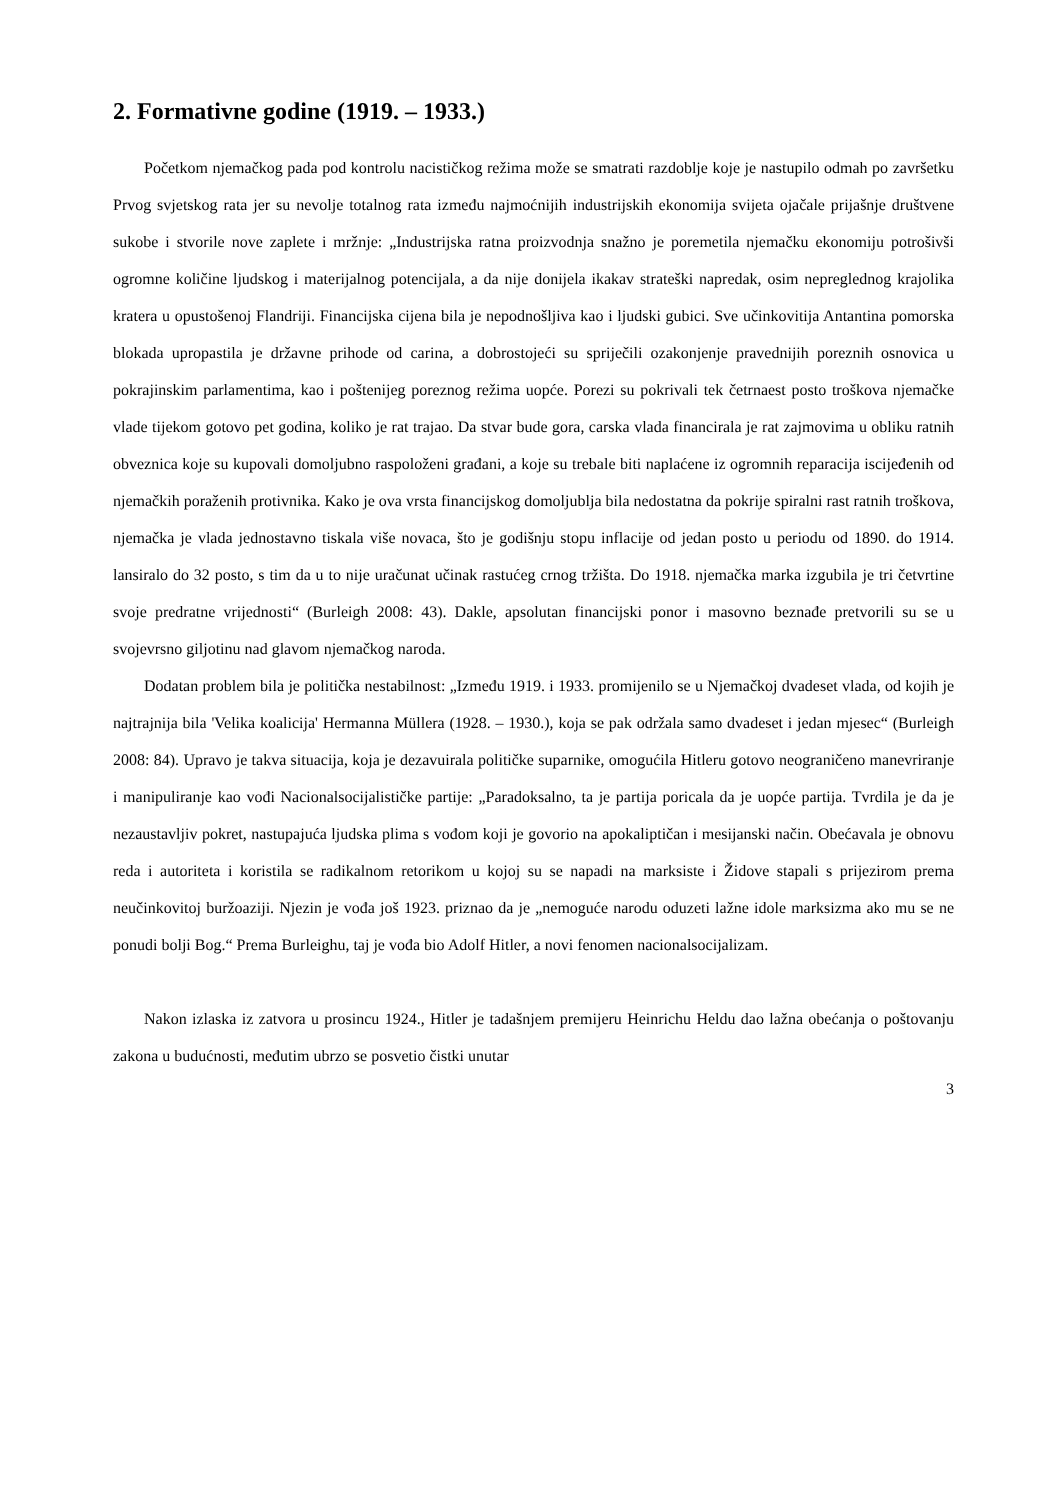2. Formativne godine (1919. – 1933.)
Početkom njemačkog pada pod kontrolu nacističkog režima može se smatrati razdoblje koje je nastupilo odmah po završetku Prvog svjetskog rata jer su nevolje totalnog rata između najmoćnijih industrijskih ekonomija svijeta ojačale prijašnje društvene sukobe i stvorile nove zaplete i mržnje: „Industrijska ratna proizvodnja snažno je poremetila njemačku ekonomiju potrošivši ogromne količine ljudskog i materijalnog potencijala, a da nije donijela ikakav strateški napredak, osim nepreglednog krajolika kratera u opustošenoj Flandriji. Financijska cijena bila je nepodnošljiva kao i ljudski gubici. Sve učinkovitija Antantina pomorska blokada upropastila je državne prihode od carina, a dobrostojeći su spriječili ozakonjenje pravednijih poreznih osnovica u pokrajinskim parlamentima, kao i poštenijeg poreznog režima uopće. Porezi su pokrivali tek četrnaest posto troškova njemačke vlade tijekom gotovo pet godina, koliko je rat trajao. Da stvar bude gora, carska vlada financirala je rat zajmovima u obliku ratnih obveznica koje su kupovali domoljubno raspoloženi građani, a koje su trebale biti naplaćene iz ogromnih reparacija iscijeđenih od njemačkih poraženih protivnika. Kako je ova vrsta financijskog domoljublja bila nedostatna da pokrije spiralni rast ratnih troškova, njemačka je vlada jednostavno tiskala više novaca, što je godišnju stopu inflacije od jedan posto u periodu od 1890. do 1914. lansiralo do 32 posto, s tim da u to nije uračunat učinak rastućeg crnog tržišta. Do 1918. njemačka marka izgubila je tri četvrtine svoje predratne vrijednosti“ (Burleigh 2008: 43). Dakle, apsolutan financijski ponor i masovno beznađe pretvorili su se u svojevrsno giljotinu nad glavom njemačkog naroda.
Dodatan problem bila je politička nestabilnost: „Između 1919. i 1933. promijenilo se u Njemačkoj dvadeset vlada, od kojih je najtrajnija bila 'Velika koalicija' Hermanna Müllera (1928. – 1930.), koja se pak održala samo dvadeset i jedan mjesec“ (Burleigh 2008: 84). Upravo je takva situacija, koja je dezavuirala političke suparnike, omogućila Hitleru gotovo neograničeno manevriranje i manipuliranje kao vođi Nacionalsocijalističke partije: „Paradoksalno, ta je partija poricala da je uopće partija. Tvrdila je da je nezaustavljiv pokret, nastupajuća ljudska plima s vođom koji je govorio na apokaliptičan i mesijanski način. Obećavala je obnovu reda i autoriteta i koristila se radikalnom retorikom u kojoj su se napadi na marksiste i Židove stapali s prijezirom prema neučinkovitoj buržoaziji. Njezin je vođa još 1923. priznao da je „nemoguće narodu oduzeti lažne idole marksizma ako mu se ne ponudi bolji Bog.“ Prema Burleighu, taj je vođa bio Adolf Hitler, a novi fenomen nacionalsocijalizam.
Nakon izlaska iz zatvora u prosincu 1924., Hitler je tadašnjem premijeru Heinrichu Heldu dao lažna obećanja o poštovanju zakona u budućnosti, međutim ubrzo se posvetio čistki unutar
3